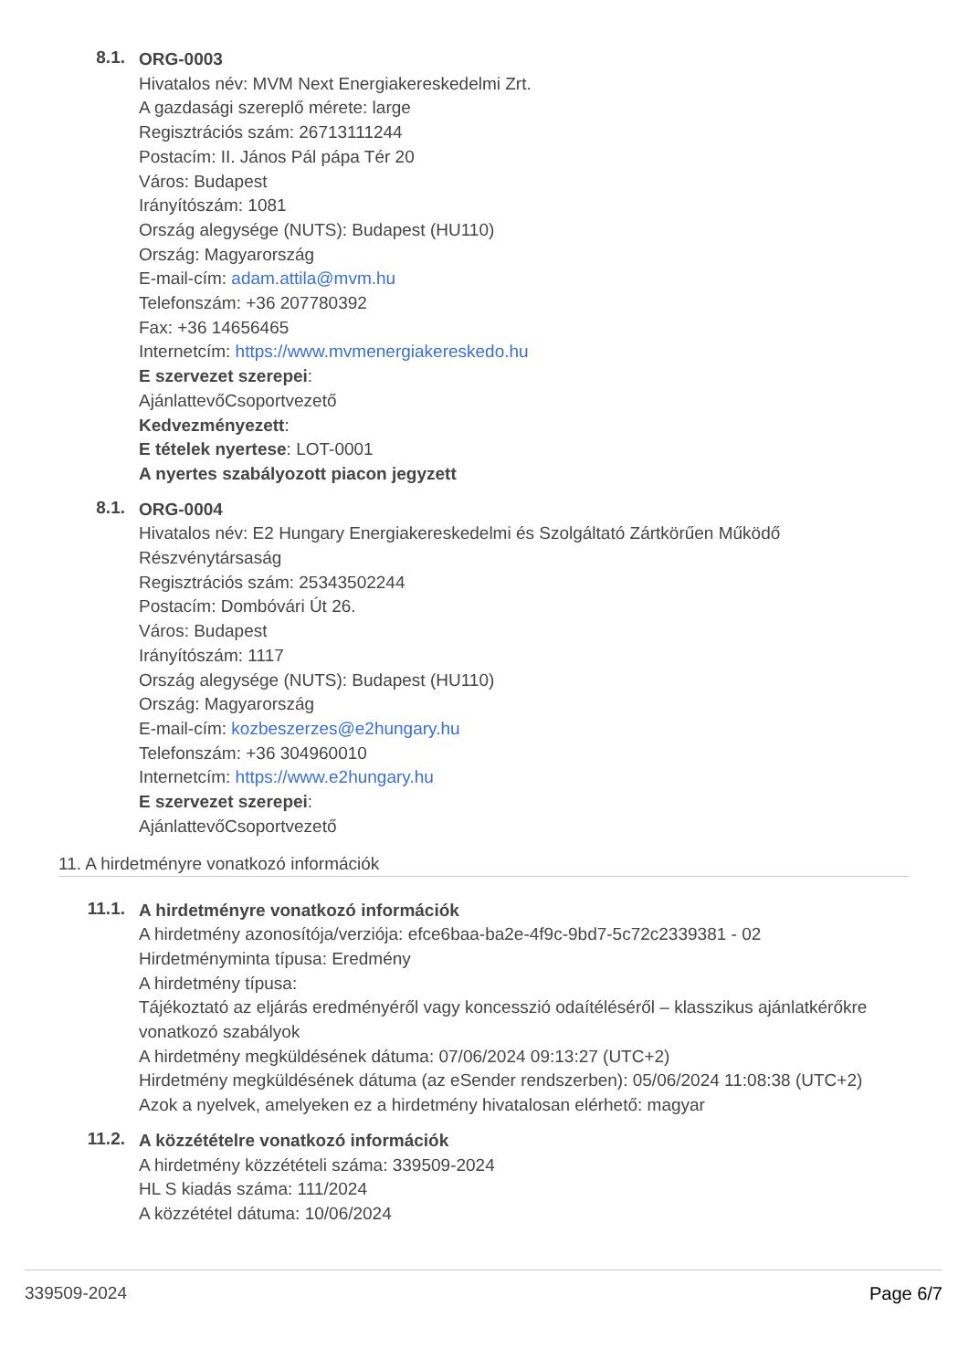8.1.
ORG-0003
Hivatalos név: MVM Next Energiakereskedelmi Zrt.
A gazdasági szereplő mérete: large
Regisztrációs szám: 26713111244
Postacím: II. János Pál pápa Tér 20
Város: Budapest
Irányítószám: 1081
Ország alegysége (NUTS): Budapest (HU110)
Ország: Magyarország
E-mail-cím: adam.attila@mvm.hu
Telefonszám: +36 207780392
Fax: +36 14656465
Internetcím: https://www.mvmenergiakereskedo.hu
E szervezet szerepei:
AjánlattevőCsoportvezető
Kedvezményezett:
E tételek nyertese: LOT-0001
A nyertes szabályozott piacon jegyzett
8.1.
ORG-0004
Hivatalos név: E2 Hungary Energiakereskedelmi és Szolgáltató Zártkörűen Működő Részvénytársaság
Regisztrációs szám: 25343502244
Postacím: Dombóvári Út 26.
Város: Budapest
Irányítószám: 1117
Ország alegysége (NUTS): Budapest (HU110)
Ország: Magyarország
E-mail-cím: kozbeszerzes@e2hungary.hu
Telefonszám: +36 304960010
Internetcím: https://www.e2hungary.hu
E szervezet szerepei:
AjánlattevőCsoportvezető
11. A hirdetményre vonatkozó információk
11.1.
A hirdetményre vonatkozó információk
A hirdetmény azonosítója/verziója: efce6baa-ba2e-4f9c-9bd7-5c72c2339381 - 02
Hirdetményminta típusa: Eredmény
A hirdetmény típusa:
Tájékoztató az eljárás eredményéről vagy koncesszió odaítéléséről – klasszikus ajánlatkérőkre vonatkozó szabályok
A hirdetmény megküldésének dátuma: 07/06/2024 09:13:27 (UTC+2)
Hirdetmény megküldésének dátuma (az eSender rendszerben): 05/06/2024 11:08:38 (UTC+2)
Azok a nyelvek, amelyeken ez a hirdetmény hivatalosan elérhető: magyar
11.2.
A közzétételre vonatkozó információk
A hirdetmény közzétételi száma: 339509-2024
HL S kiadás száma: 111/2024
A közzététel dátuma: 10/06/2024
339509-2024 Page 6/7